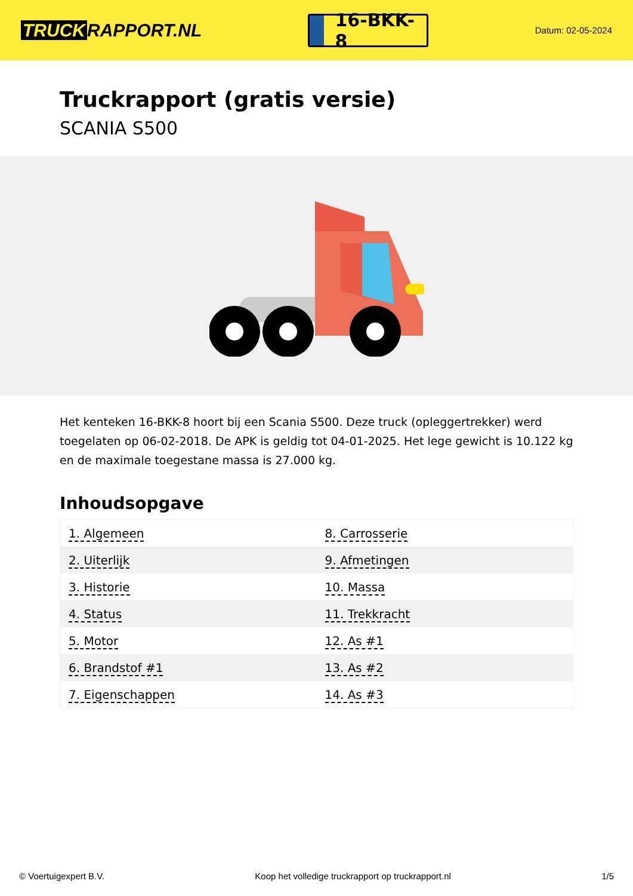TRUCK RAPPORT.NL
16-BKK-8
Datum: 02-05-2024
Truckrapport (gratis versie)
SCANIA S500
Het kenteken 16-BKK-8 hoort bij een Scania S500. Deze truck (opleggertrekker) werd toegelaten op 06-02-2018. De APK is geldig tot 04-01-2025. Het lege gewicht is 10.122 kg en de maximale toegestane massa is 27.000 kg.
Inhoudsopgave
| 1. Algemeen | 8. Carrosserie |
| 2. Uiterlijk | 9. Afmetingen |
| 3. Historie | 10. Massa |
| 4. Status | 11. Trekkracht |
| 5. Motor | 12. As #1 |
| 6. Brandstof #1 | 13. As #2 |
| 7. Eigenschappen | 14. As #3 |
© Voertuigexpert B.V. Koop het volledige truckrapport op truckrapport.nl 1/5